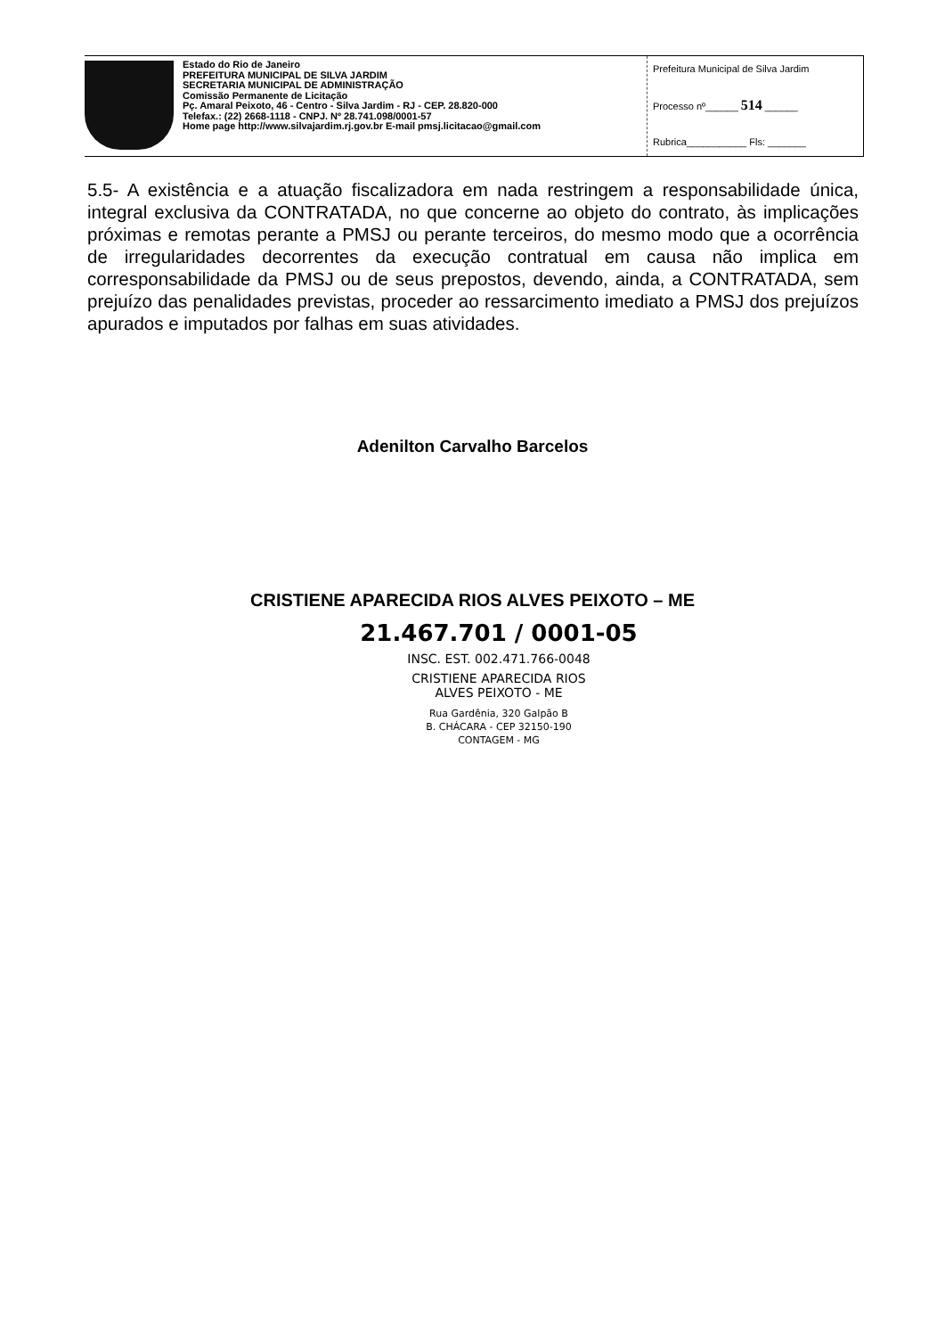Estado do Rio de Janeiro
PREFEITURA MUNICIPAL DE SILVA JARDIM
SECRETARIA MUNICIPAL DE ADMINISTRAÇÃO
Comissão Permanente de Licitação
Pç. Amaral Peixoto, 46 - Centro - Silva Jardim - RJ - CEP. 28.820-000
Telefax.: (22) 2668-1118 - CNPJ. Nº 28.741.098/0001-57
Home page http://www.silvajardim.rj.gov.br E-mail pmsj.licitacao@gmail.com
Prefeitura Municipal de Silva Jardim
Processo nº______ 514 ______
Rubrica___________ Fls: _______
5.5- A existência e a atuação fiscalizadora em nada restringem a responsabilidade única, integral exclusiva da CONTRATADA, no que concerne ao objeto do contrato, às implicações próximas e remotas perante a PMSJ ou perante terceiros, do mesmo modo que a ocorrência de irregularidades decorrentes da execução contratual em causa não implica em corresponsabilidade da PMSJ ou de seus prepostos, devendo, ainda, a CONTRATADA, sem prejuízo das penalidades previstas, proceder ao ressarcimento imediato a PMSJ dos prejuízos apurados e imputados por falhas em suas atividades.
Adenilton Carvalho Barcelos
CRISTIENE APARECIDA RIOS ALVES PEIXOTO – ME
21.467.701 / 0001-05
INSC. EST. 002.471.766-0048
CRISTIENE APARECIDA RIOS
ALVES PEIXOTO - ME
Rua Gardênia, 320 Galpão B
B. CHÁCARA - CEP 32150-190
CONTAGEM - MG